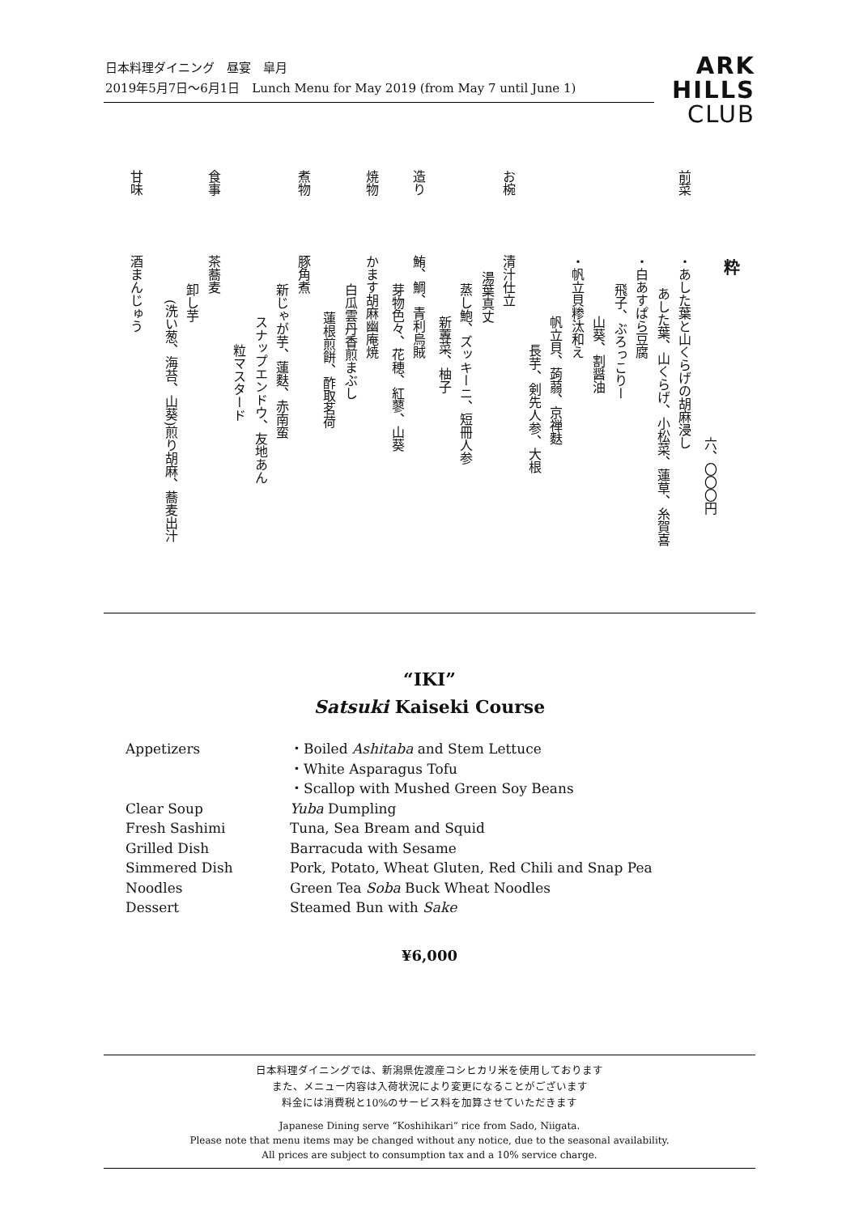日本料理ダイニング　昼宴　皐月
2019年5月7日～6月1日　Lunch Menu for May 2019 (from May 7 until June 1)
ARK
HILLS
CLUB
粋
六、〇〇〇円
前菜・あした葉と山くらげの胡麻浸し
あした葉、山くらげ、小松菜、蓮草、糸賀喜
・白あすぱら豆腐
飛子、ぶろっこりー
山葵、割醤油
・帆立貝糁汰和え
帆立貝、蒟蒻、京禅麩
長芋、剣先人参、大根
お椀清汁仕立
湯葉真丈
蒸し鮑、ズッキーニ、短冊人参
新蓴菜、柚子
造り鮪、鯛、青利烏賊
芽物色々、花穂、紅蓼、山葵
焼物かます胡麻幽庵焼
白瓜雲丹香煎まぶし
蓮根煎餅、酢取茗荷
煮物豚角煮
新じゃが芋、蓮麩、赤南蛮
スナップエンドウ、友地あん
粒マスタード
食事茶蕎麦
卸し芋
(洗い葱、海苔、山葵)煎り胡麻、蕎麦出汁
甘味酒まんじゅう
“IKI”
Satsuki Kaiseki Course
| Appetizers | ・Boiled Ashitaba and Stem Lettuce |
| | ・White Asparagus Tofu |
| | ・Scallop with Mushed Green Soy Beans |
| Clear Soup | Yuba Dumpling |
| Fresh Sashimi | Tuna, Sea Bream and Squid |
| Grilled Dish | Barracuda with Sesame |
| Simmered Dish | Pork, Potato, Wheat Gluten, Red Chili and Snap Pea |
| Noodles | Green Tea Soba Buck Wheat Noodles |
| Dessert | Steamed Bun with Sake |
¥6,000
日本料理ダイニングでは、新潟県佐渡産コシヒカリ米を使用しております
また、メニュー内容は入荷状況により変更になることがございます
料金には消費税と10%のサービス料を加算させていただきます
Japanese Dining serve “Koshihikari” rice from Sado, Niigata.
Please note that menu items may be changed without any notice, due to the seasonal availability.
All prices are subject to consumption tax and a 10% service charge.